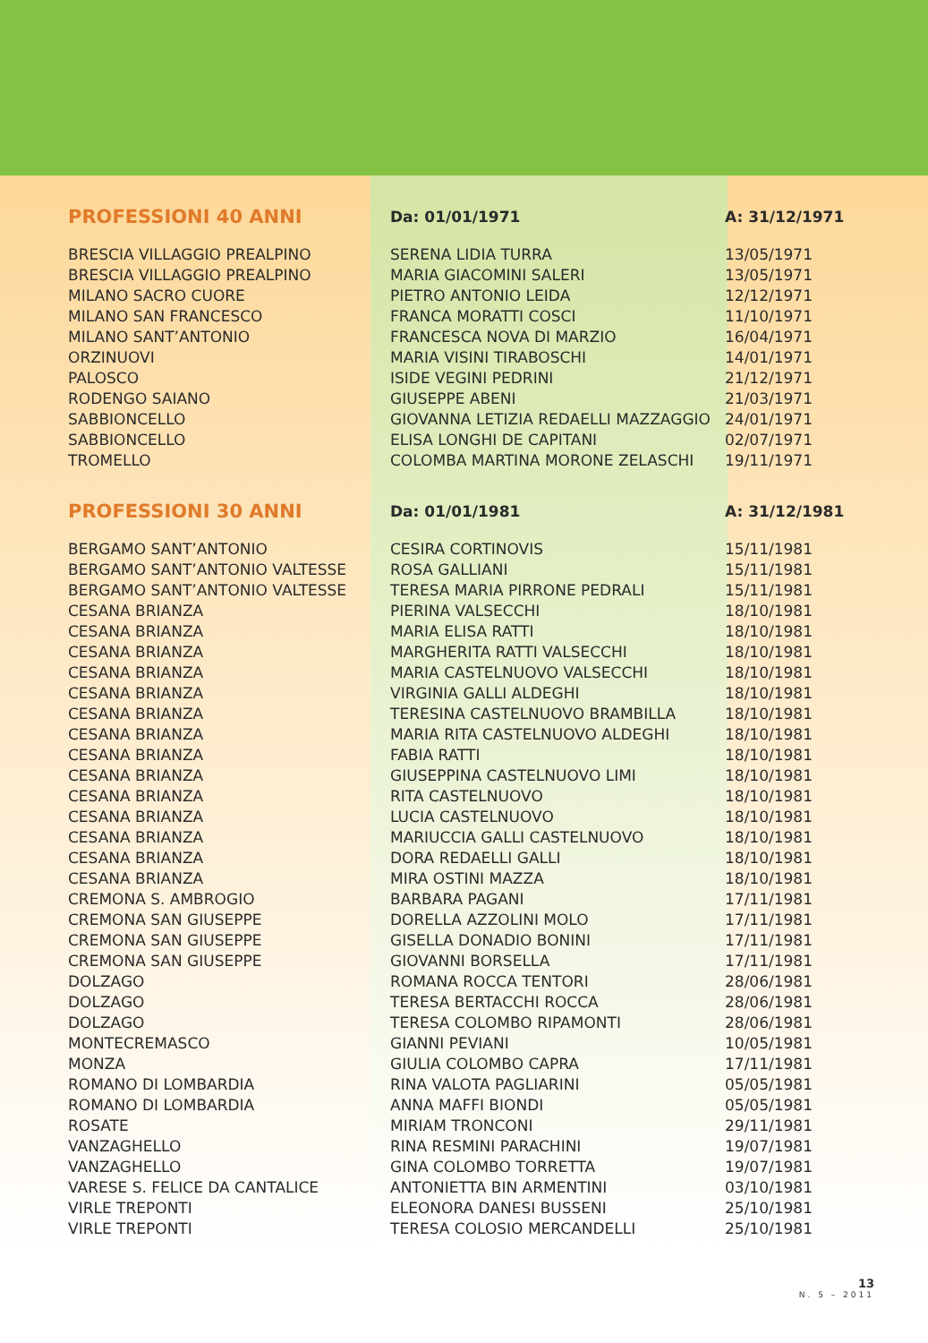| PROFESSIONI 40 ANNI | Da: 01/01/1971 | A: 31/12/1971 |
| --- | --- | --- |
| BRESCIA VILLAGGIO PREALPINO | SERENA LIDIA TURRA | 13/05/1971 |
| BRESCIA VILLAGGIO PREALPINO | MARIA GIACOMINI SALERI | 13/05/1971 |
| MILANO SACRO CUORE | PIETRO ANTONIO LEIDA | 12/12/1971 |
| MILANO SAN FRANCESCO | FRANCA MORATTI COSCI | 11/10/1971 |
| MILANO SANT’ANTONIO | FRANCESCA NOVA DI MARZIO | 16/04/1971 |
| ORZINUOVI | MARIA VISINI TIRABOSCHI | 14/01/1971 |
| PALOSCO | ISIDE VEGINI PEDRINI | 21/12/1971 |
| RODENGO SAIANO | GIUSEPPE ABENI | 21/03/1971 |
| SABBIONCELLO | GIOVANNA LETIZIA REDAELLI MAZZAGGIO | 24/01/1971 |
| SABBIONCELLO | ELISA LONGHI DE CAPITANI | 02/07/1971 |
| TROMELLO | COLOMBA MARTINA MORONE ZELASCHI | 19/11/1971 |
| PROFESSIONI 30 ANNI | Da: 01/01/1981 | A: 31/12/1981 |
| BERGAMO SANT’ANTONIO | CESIRA CORTINOVIS | 15/11/1981 |
| BERGAMO SANT’ANTONIO VALTESSE | ROSA GALLIANI | 15/11/1981 |
| BERGAMO SANT’ANTONIO VALTESSE | TERESA MARIA PIRRONE PEDRALI | 15/11/1981 |
| CESANA BRIANZA | PIERINA VALSECCHI | 18/10/1981 |
| CESANA BRIANZA | MARIA ELISA RATTI | 18/10/1981 |
| CESANA BRIANZA | MARGHERITA RATTI VALSECCHI | 18/10/1981 |
| CESANA BRIANZA | MARIA CASTELNUOVO VALSECCHI | 18/10/1981 |
| CESANA BRIANZA | VIRGINIA GALLI ALDEGHI | 18/10/1981 |
| CESANA BRIANZA | TERESINA CASTELNUOVO BRAMBILLA | 18/10/1981 |
| CESANA BRIANZA | MARIA RITA CASTELNUOVO ALDEGHI | 18/10/1981 |
| CESANA BRIANZA | FABIA RATTI | 18/10/1981 |
| CESANA BRIANZA | GIUSEPPINA CASTELNUOVO LIMI | 18/10/1981 |
| CESANA BRIANZA | RITA CASTELNUOVO | 18/10/1981 |
| CESANA BRIANZA | LUCIA CASTELNUOVO | 18/10/1981 |
| CESANA BRIANZA | MARIUCCIA GALLI CASTELNUOVO | 18/10/1981 |
| CESANA BRIANZA | DORA REDAELLI GALLI | 18/10/1981 |
| CESANA BRIANZA | MIRA OSTINI MAZZA | 18/10/1981 |
| CREMONA S. AMBROGIO | BARBARA PAGANI | 17/11/1981 |
| CREMONA SAN GIUSEPPE | DORELLA AZZOLINI MOLO | 17/11/1981 |
| CREMONA SAN GIUSEPPE | GISELLA DONADIO BONINI | 17/11/1981 |
| CREMONA SAN GIUSEPPE | GIOVANNI BORSELLA | 17/11/1981 |
| DOLZAGO | ROMANA ROCCA TENTORI | 28/06/1981 |
| DOLZAGO | TERESA BERTACCHI ROCCA | 28/06/1981 |
| DOLZAGO | TERESA COLOMBO RIPAMONTI | 28/06/1981 |
| MONTECREMASCO | GIANNI PEVIANI | 10/05/1981 |
| MONZA | GIULIA COLOMBO CAPRA | 17/11/1981 |
| ROMANO DI LOMBARDIA | RINA VALOTA PAGLIARINI | 05/05/1981 |
| ROMANO DI LOMBARDIA | ANNA MAFFI BIONDI | 05/05/1981 |
| ROSATE | MIRIAM TRONCONI | 29/11/1981 |
| VANZAGHELLO | RINA RESMINI PARACHINI | 19/07/1981 |
| VANZAGHELLO | GINA COLOMBO TORRETTA | 19/07/1981 |
| VARESE S. FELICE DA CANTALICE | ANTONIETTA BIN ARMENTINI | 03/10/1981 |
| VIRLE TREPONTI | ELEONORA DANESI BUSSENI | 25/10/1981 |
| VIRLE TREPONTI | TERESA COLOSIO MERCANDELLI | 25/10/1981 |
13
N. 5 – 2011